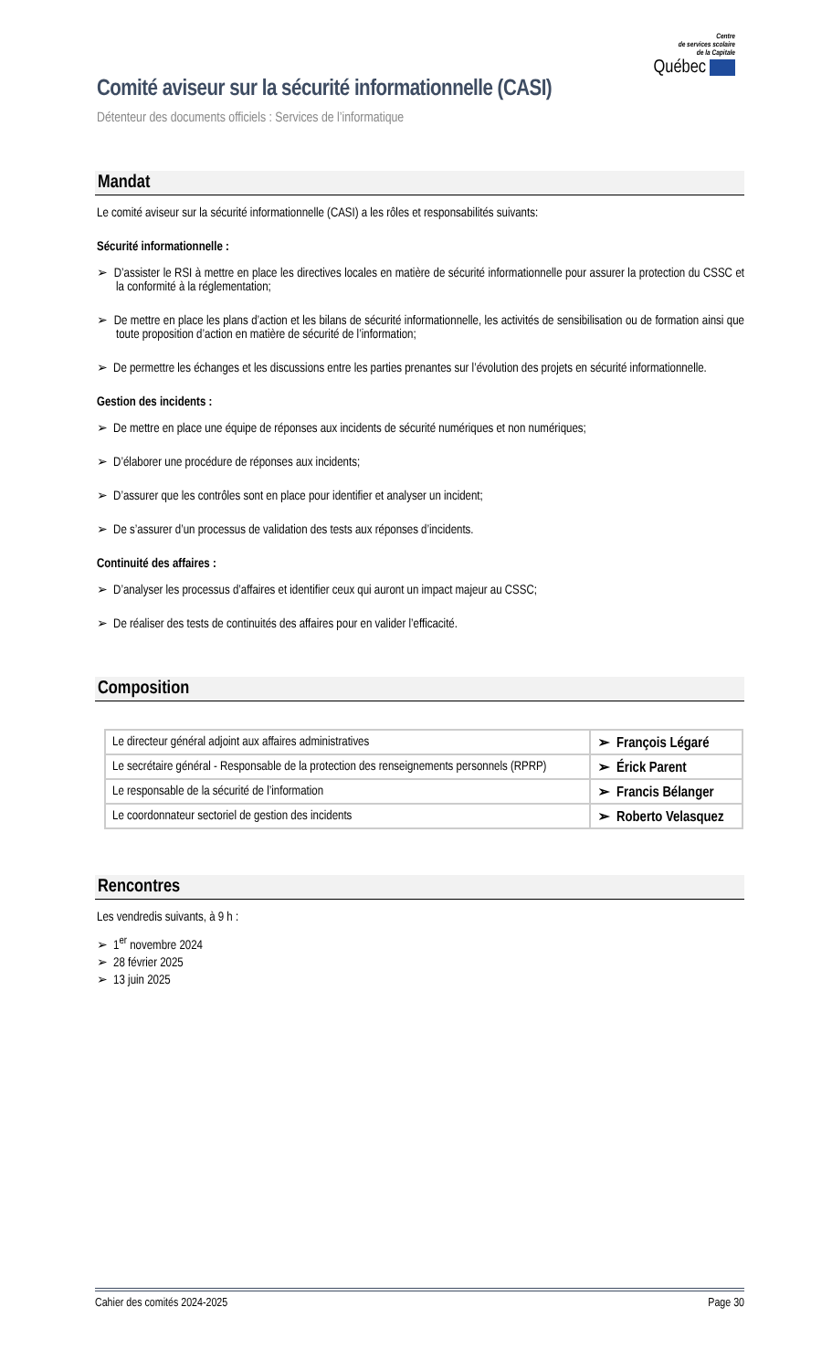Centre
de services scolaire
de la Capitale
Québec
Comité aviseur sur la sécurité informationnelle (CASI)
Détenteur des documents officiels : Services de l’informatique
Mandat
Le comité aviseur sur la sécurité informationnelle (CASI) a les rôles et responsabilités suivants:
Sécurité informationnelle :
➢ D’assister le RSI à mettre en place les directives locales en matière de sécurité informationnelle pour assurer la protection du CSSC et la conformité à la réglementation;
➢ De mettre en place les plans d’action et les bilans de sécurité informationnelle, les activités de sensibilisation ou de formation ainsi que toute proposition d’action en matière de sécurité de l’information;
➢ De permettre les échanges et les discussions entre les parties prenantes sur l’évolution des projets en sécurité informationnelle.
Gestion des incidents :
➢ De mettre en place une équipe de réponses aux incidents de sécurité numériques et non numériques;
➢ D’élaborer une procédure de réponses aux incidents;
➢ D’assurer que les contrôles sont en place pour identifier et analyser un incident;
➢ De s’assurer d’un processus de validation des tests aux réponses d’incidents.
Continuité des affaires :
➢ D’analyser les processus d’affaires et identifier ceux qui auront un impact majeur au CSSC;
➢ De réaliser des tests de continuités des affaires pour en valider l’efficacité.
Composition
| Le directeur général adjoint aux affaires administratives | ➢ François Légaré |
| Le secrétaire général - Responsable de la protection des renseignements personnels (RPRP) | ➢ Érick Parent |
| Le responsable de la sécurité de l’information | ➢ Francis Bélanger |
| Le coordonnateur sectoriel de gestion des incidents | ➢ Roberto Velasquez |
Rencontres
Les vendredis suivants, à 9 h :
➢ 1<sup>er</sup> novembre 2024
➢ 28 février 2025
➢ 13 juin 2025
Cahier des comités 2024-2025 Page 30